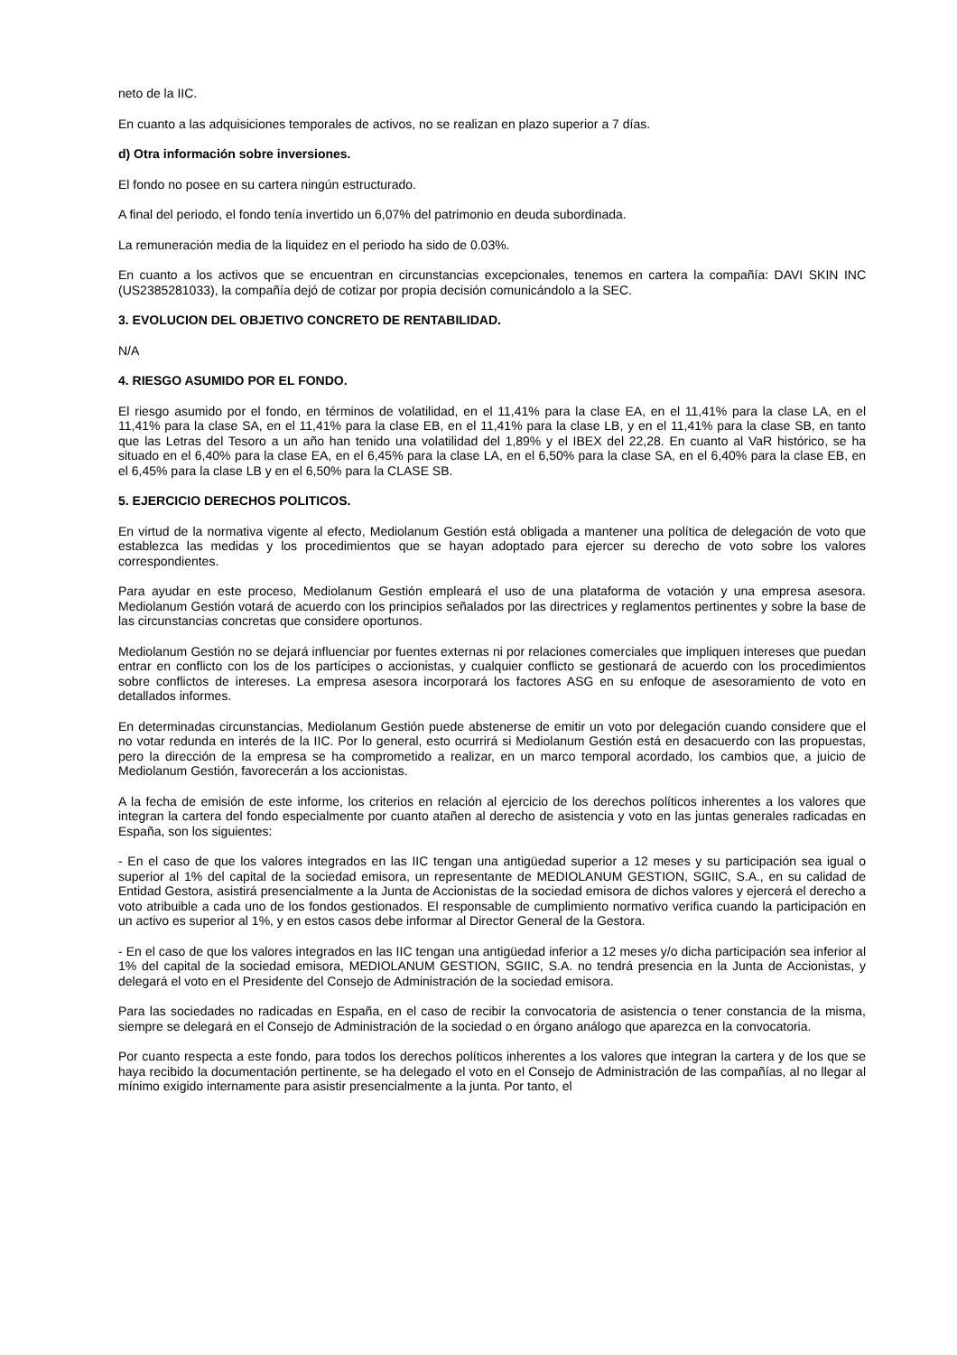neto de la IIC.
En cuanto a las adquisiciones temporales de activos, no se realizan en plazo superior a 7 días.
d) Otra información sobre inversiones.
El fondo no posee en su cartera ningún estructurado.
A final del periodo, el fondo tenía invertido un 6,07% del patrimonio en deuda subordinada.
La remuneración media de la liquidez en el periodo ha sido de 0.03%.
En cuanto a los activos que se encuentran en circunstancias excepcionales, tenemos en cartera la compañía: DAVI SKIN INC (US2385281033), la compañía dejó de cotizar por propia decisión comunicándolo a la SEC.
3. EVOLUCION DEL OBJETIVO CONCRETO DE RENTABILIDAD.
N/A
4. RIESGO ASUMIDO POR EL FONDO.
El riesgo asumido por el fondo, en términos de volatilidad, en el 11,41% para la clase EA, en el 11,41% para la clase LA, en el 11,41% para la clase SA, en el 11,41% para la clase EB, en el 11,41% para la clase LB, y en el 11,41% para la clase SB, en tanto que las Letras del Tesoro a un año han tenido una volatilidad del 1,89% y el IBEX del 22,28. En cuanto al VaR histórico, se ha situado en el 6,40% para la clase EA, en el 6,45% para la clase LA, en el 6,50% para la clase SA, en el 6,40% para la clase EB, en el 6,45% para la clase LB y en el 6,50% para la CLASE SB.
5. EJERCICIO DERECHOS POLITICOS.
En virtud de la normativa vigente al efecto, Mediolanum Gestión está obligada a mantener una política de delegación de voto que establezca las medidas y los procedimientos que se hayan adoptado para ejercer su derecho de voto sobre los valores correspondientes.
Para ayudar en este proceso, Mediolanum Gestión empleará el uso de una plataforma de votación y una empresa asesora. Mediolanum Gestión votará de acuerdo con los principios señalados por las directrices y reglamentos pertinentes y sobre la base de las circunstancias concretas que considere oportunos.
Mediolanum Gestión no se dejará influenciar por fuentes externas ni por relaciones comerciales que impliquen intereses que puedan entrar en conflicto con los de los partícipes o accionistas, y cualquier conflicto se gestionará de acuerdo con los procedimientos sobre conflictos de intereses. La empresa asesora incorporará los factores ASG en su enfoque de asesoramiento de voto en detallados informes.
En determinadas circunstancias, Mediolanum Gestión puede abstenerse de emitir un voto por delegación cuando considere que el no votar redunda en interés de la IIC. Por lo general, esto ocurrirá si Mediolanum Gestión está en desacuerdo con las propuestas, pero la dirección de la empresa se ha comprometido a realizar, en un marco temporal acordado, los cambios que, a juicio de Mediolanum Gestión, favorecerán a los accionistas.
A la fecha de emisión de este informe, los criterios en relación al ejercicio de los derechos políticos inherentes a los valores que integran la cartera del fondo especialmente por cuanto atañen al derecho de asistencia y voto en las juntas generales radicadas en España, son los siguientes:
- En el caso de que los valores integrados en las IIC tengan una antigüedad superior a 12 meses y su participación sea igual o superior al 1% del capital de la sociedad emisora, un representante de MEDIOLANUM GESTION, SGIIC, S.A., en su calidad de Entidad Gestora, asistirá presencialmente a la Junta de Accionistas de la sociedad emisora de dichos valores y ejercerá el derecho a voto atribuible a cada uno de los fondos gestionados. El responsable de cumplimiento normativo verifica cuando la participación en un activo es superior al 1%, y en estos casos debe informar al Director General de la Gestora.
- En el caso de que los valores integrados en las IIC tengan una antigüedad inferior a 12 meses y/o dicha participación sea inferior al 1% del capital de la sociedad emisora, MEDIOLANUM GESTION, SGIIC, S.A. no tendrá presencia en la Junta de Accionistas, y delegará el voto en el Presidente del Consejo de Administración de la sociedad emisora.
Para las sociedades no radicadas en España, en el caso de recibir la convocatoria de asistencia o tener constancia de la misma, siempre se delegará en el Consejo de Administración de la sociedad o en órgano análogo que aparezca en la convocatoria.
Por cuanto respecta a este fondo, para todos los derechos políticos inherentes a los valores que integran la cartera y de los que se haya recibido la documentación pertinente, se ha delegado el voto en el Consejo de Administración de las compañías, al no llegar al mínimo exigido internamente para asistir presencialmente a la junta. Por tanto, el